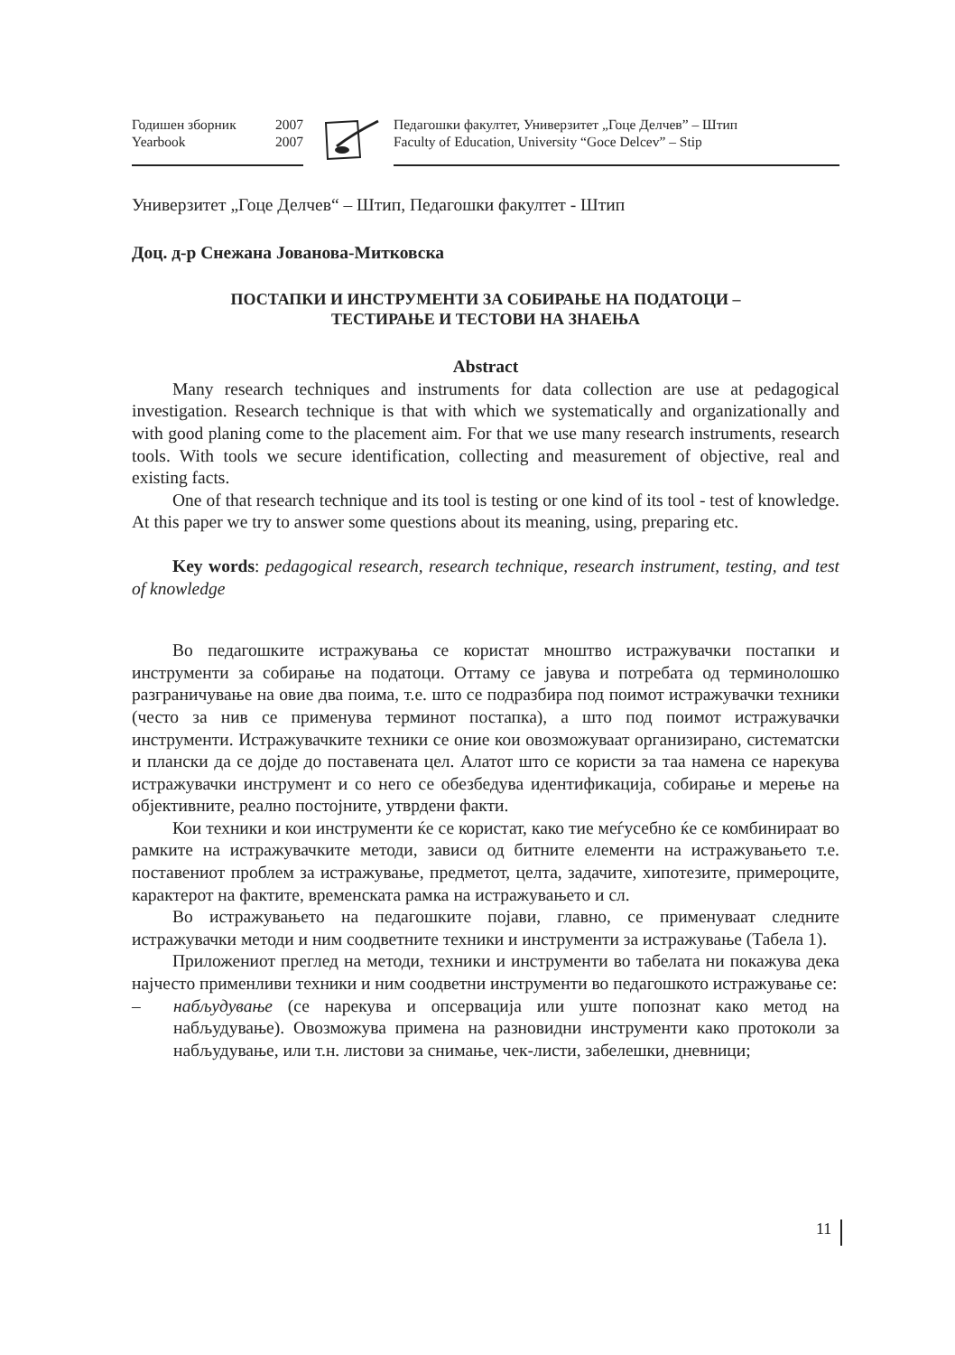Годишен зборник 2007
Yearbook 2007
Педагошки факултет, Универзитет „Гоце Делчев” – Штип
Faculty of Education, University “Goce Delcev” – Stip
Универзитет „Гоце Делчев“ – Штип, Педагошки факултет - Штип
Доц. д-р Снежана Јованова-Митковска
ПОСТАПКИ И ИНСТРУМЕНТИ ЗА СОБИРАЊЕ НА ПОДАТОЦИ –
ТЕСТИРАЊЕ И ТЕСТОВИ НА ЗНАЕЊА
Abstract
Many research techniques and instruments for data collection are use at pedagogical investigation. Research technique is that with which we systematically and organizationally and with good planing come to the placement aim. For that we use many research instruments, research tools. With tools we secure identification, collecting and measurement of objective, real and existing facts.
One of that research technique and its tool is testing or one kind of its tool - test of knowledge. At this paper we try to answer some questions about its meaning, using, preparing etc.
Key words: pedagogical research, research technique, research instrument, testing, and test of knowledge
Во педагошките истражувања се користат мноштво истражувачки постапки и инструменти за собирање на податоци. Оттаму се јавува и потребата од терминолошко разграничување на овие два поима, т.е. што се подразбира под поимот истражувачки техники (често за нив се применува терминот постапка), а што под поимот истражувачки инструменти. Истражувачките техники се оние кои овозможуваат организирано, систематски и плански да се дојде до поставената цел. Алатот што се користи за таа намена се нарекува истражувачки инструмент и со него се обезбедува идентификација, собирање и мерење на објективните, реално постојните, утврдени факти.
Кои техники и кои инструменти ќе се користат, како тие меѓусебно ќе се комбинираат во рамките на истражувачките методи, зависи од битните елементи на истражувањето т.е. поставениот проблем за истражување, предметот, целта, задачите, хипотезите, примероците, карактерот на фактите, временската рамка на истражувањето и сл.
Во истражувањето на педагошките појави, главно, се применуваат следните истражувачки методи и ним соодветните техники и инструменти за истражување (Табела 1).
Приложениот преглед на методи, техники и инструменти во табелата ни покажува дека најчесто применливи техники и ним соодветни инструменти во педагошкото истражување се:
– набљудување (се нарекува и опсервација или уште попознат како метод на набљудување). Овозможува примена на разновидни инструменти како протоколи за набљудување, или т.н. листови за снимање, чек-листи, забелешки, дневници;
11